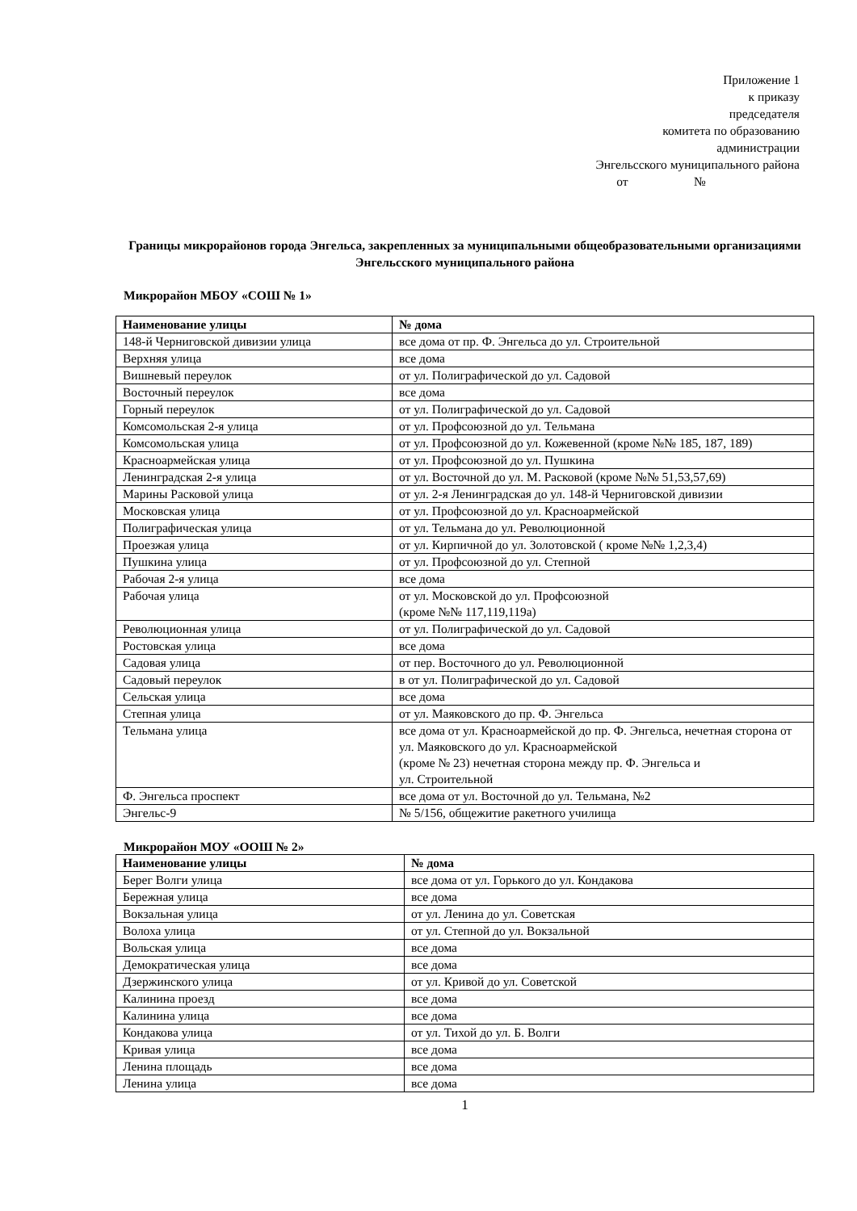Приложение 1
к приказу
председателя
комитета по образованию
администрации
Энгельсского муниципального района
от №
Границы микрорайонов города Энгельса, закрепленных за муниципальными общеобразовательными организациями Энгельсского муниципального района
Микрорайон МБОУ «СОШ № 1»
| Наименование улицы | № дома |
| --- | --- |
| 148-й Черниговской дивизии улица | все дома от пр. Ф. Энгельса до ул. Строительной |
| Верхняя улица | все дома |
| Вишневый переулок | от ул. Полиграфической до ул. Садовой |
| Восточный переулок | все дома |
| Горный переулок | от ул. Полиграфической до ул. Садовой |
| Комсомольская 2-я улица | от ул. Профсоюзной до ул. Тельмана |
| Комсомольская улица | от ул. Профсоюзной до ул. Кожевенной (кроме №№ 185, 187, 189) |
| Красноармейская улица | от ул. Профсоюзной до ул. Пушкина |
| Ленинградская 2-я улица | от ул. Восточной до ул. М. Расковой (кроме №№ 51,53,57,69) |
| Марины Расковой улица | от ул. 2-я Ленинградская до ул. 148-й Черниговской дивизии |
| Московская улица | от ул. Профсоюзной до ул. Красноармейской |
| Полиграфическая улица | от ул. Тельмана до ул. Революционной |
| Проезжая улица | от ул. Кирпичной до ул. Золотовской ( кроме №№ 1,2,3,4) |
| Пушкина улица | от ул. Профсоюзной до ул. Степной |
| Рабочая 2-я улица | все дома |
| Рабочая улица | от ул. Московской до ул. Профсоюзной (кроме №№ 117,119,119а) |
| Революционная улица | от ул. Полиграфической до ул. Садовой |
| Ростовская улица | все дома |
| Садовая улица | от пер. Восточного до ул. Революционной |
| Садовый переулок | в от ул. Полиграфической до ул. Садовой |
| Сельская улица | все дома |
| Степная улица | от ул. Маяковского до пр. Ф. Энгельса |
| Тельмана улица | все дома от ул. Красноармейской до пр. Ф. Энгельса, нечетная сторона от ул. Маяковского до ул. Красноармейской (кроме № 23) нечетная сторона между пр. Ф. Энгельса и ул. Строительной |
| Ф. Энгельса проспект | все дома от ул. Восточной до ул. Тельмана, №2 |
| Энгельс-9 | № 5/156, общежитие ракетного училища |
Микрорайон МОУ «ООШ № 2»
| Наименование улицы | № дома |
| --- | --- |
| Берег Волги улица | все дома от ул. Горького до ул. Кондакова |
| Бережная улица | все дома |
| Вокзальная улица | от ул. Ленина до ул. Советская |
| Волоха улица | от ул. Степной до ул. Вокзальной |
| Вольская улица | все дома |
| Демократическая улица | все дома |
| Дзержинского улица | от ул. Кривой до ул. Советской |
| Калинина проезд | все дома |
| Калинина улица | все дома |
| Кондакова улица | от ул. Тихой до ул. Б. Волги |
| Кривая улица | все дома |
| Ленина площадь | все дома |
| Ленина улица | все дома |
1